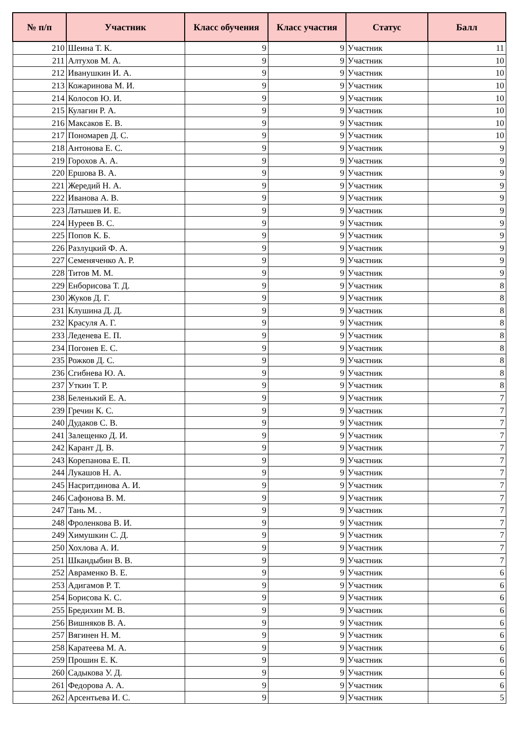| № п/п | Участник | Класс обучения | Класс участия | Статус | Балл |
| --- | --- | --- | --- | --- | --- |
| 210 | Шеина Т. К. | 9 | 9 | Участник | 11 |
| 211 | Алтухов М. А. | 9 | 9 | Участник | 10 |
| 212 | Иванушкин И. А. | 9 | 9 | Участник | 10 |
| 213 | Кожаринова М. И. | 9 | 9 | Участник | 10 |
| 214 | Колосов Ю. И. | 9 | 9 | Участник | 10 |
| 215 | Кулагин Р. А. | 9 | 9 | Участник | 10 |
| 216 | Максаков Е. В. | 9 | 9 | Участник | 10 |
| 217 | Пономарев Д. С. | 9 | 9 | Участник | 10 |
| 218 | Антонова Е. С. | 9 | 9 | Участник | 9 |
| 219 | Горохов А. А. | 9 | 9 | Участник | 9 |
| 220 | Ершова В. А. | 9 | 9 | Участник | 9 |
| 221 | Жередий Н. А. | 9 | 9 | Участник | 9 |
| 222 | Иванова А. В. | 9 | 9 | Участник | 9 |
| 223 | Латышев И. Е. | 9 | 9 | Участник | 9 |
| 224 | Нуреев В. С. | 9 | 9 | Участник | 9 |
| 225 | Попов К. Б. | 9 | 9 | Участник | 9 |
| 226 | Разлуцкий Ф. А. | 9 | 9 | Участник | 9 |
| 227 | Семеняченко А. Р. | 9 | 9 | Участник | 9 |
| 228 | Титов М. М. | 9 | 9 | Участник | 9 |
| 229 | Енборисова Т. Д. | 9 | 9 | Участник | 8 |
| 230 | Жуков Д. Г. | 9 | 9 | Участник | 8 |
| 231 | Клушина Д. Д. | 9 | 9 | Участник | 8 |
| 232 | Красуля А. Г. | 9 | 9 | Участник | 8 |
| 233 | Леденева Е. П. | 9 | 9 | Участник | 8 |
| 234 | Погонев Е. С. | 9 | 9 | Участник | 8 |
| 235 | Рожков Д. С. | 9 | 9 | Участник | 8 |
| 236 | Сгибнева Ю. А. | 9 | 9 | Участник | 8 |
| 237 | Уткин Т. Р. | 9 | 9 | Участник | 8 |
| 238 | Беленький Е. А. | 9 | 9 | Участник | 7 |
| 239 | Гречин К. С. | 9 | 9 | Участник | 7 |
| 240 | Дудаков С. В. | 9 | 9 | Участник | 7 |
| 241 | Залещенко Д. И. | 9 | 9 | Участник | 7 |
| 242 | Карант Д. В. | 9 | 9 | Участник | 7 |
| 243 | Корепанова Е. П. | 9 | 9 | Участник | 7 |
| 244 | Лукашов Н. А. | 9 | 9 | Участник | 7 |
| 245 | Насритдинова А. И. | 9 | 9 | Участник | 7 |
| 246 | Сафонова В. М. | 9 | 9 | Участник | 7 |
| 247 | Тань М. . | 9 | 9 | Участник | 7 |
| 248 | Фроленкова В. И. | 9 | 9 | Участник | 7 |
| 249 | Химушкин С. Д. | 9 | 9 | Участник | 7 |
| 250 | Хохлова А. И. | 9 | 9 | Участник | 7 |
| 251 | Шкандыбин В. В. | 9 | 9 | Участник | 7 |
| 252 | Авраменко В. Е. | 9 | 9 | Участник | 6 |
| 253 | Адигамов Р. Т. | 9 | 9 | Участник | 6 |
| 254 | Борисова К. С. | 9 | 9 | Участник | 6 |
| 255 | Бредихин М. В. | 9 | 9 | Участник | 6 |
| 256 | Вишняков В. А. | 9 | 9 | Участник | 6 |
| 257 | Вягинен Н. М. | 9 | 9 | Участник | 6 |
| 258 | Каратеева М. А. | 9 | 9 | Участник | 6 |
| 259 | Прошин Е. К. | 9 | 9 | Участник | 6 |
| 260 | Садыкова У. Д. | 9 | 9 | Участник | 6 |
| 261 | Федорова А. А. | 9 | 9 | Участник | 6 |
| 262 | Арсентьева И. С. | 9 | 9 | Участник | 5 |